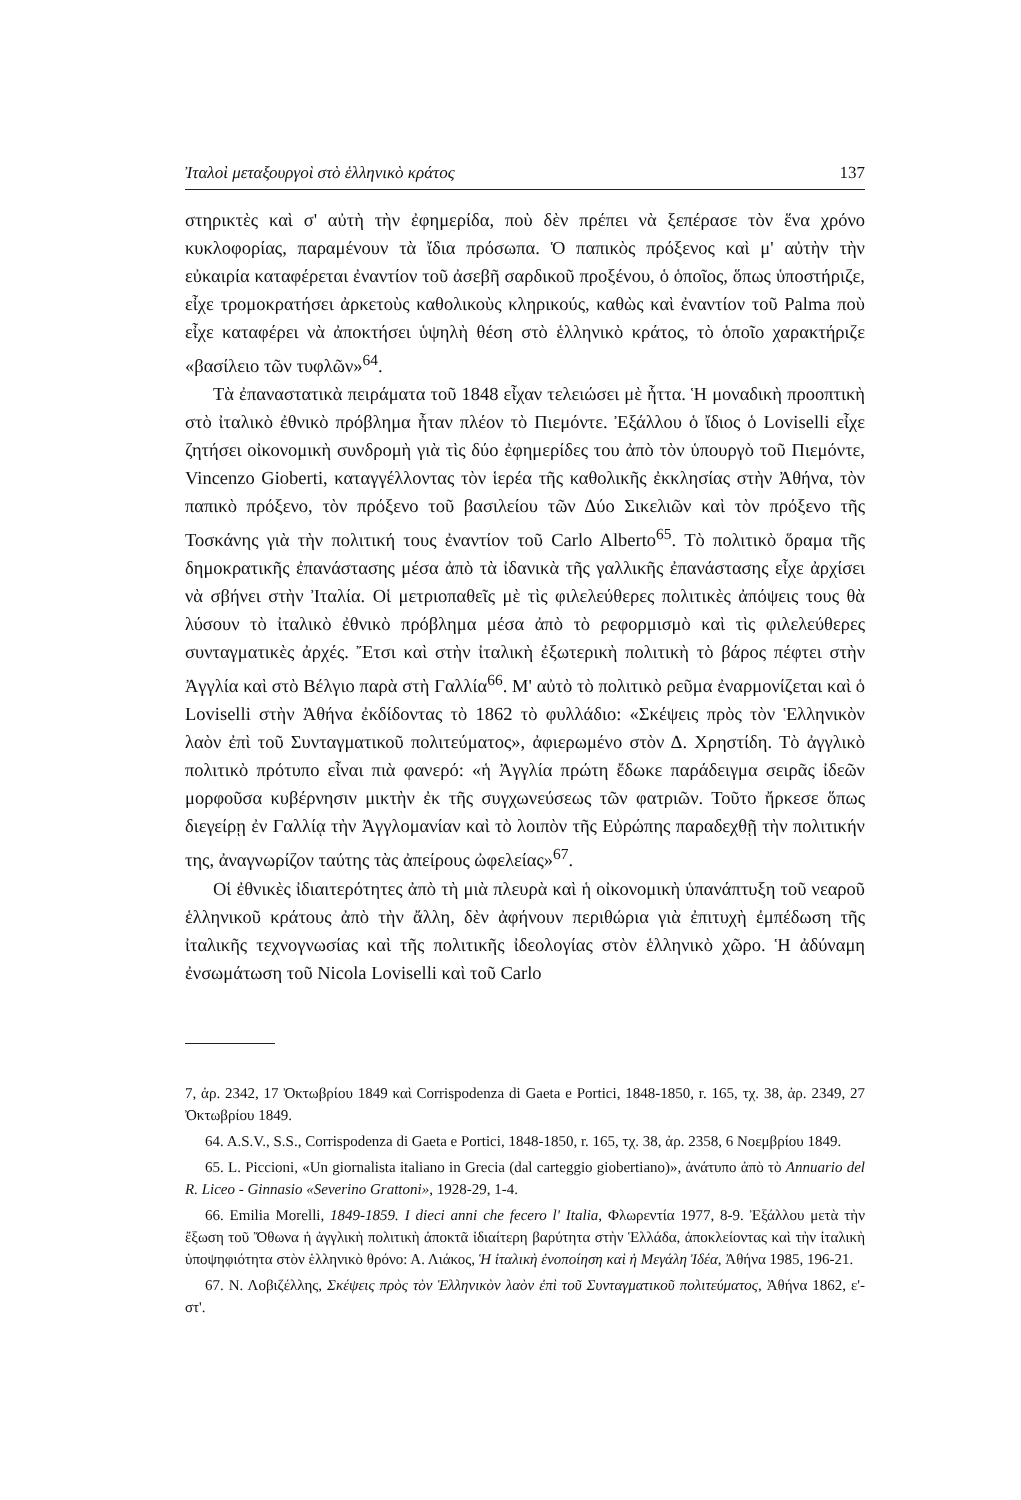Ἰταλοὶ μεταξουργοὶ στὸ ἑλληνικὸ κράτος 137
στηρικτὲς καὶ σ' αὐτὴ τὴν ἐφημερίδα, ποὺ δὲν πρέπει νὰ ξεπέρασε τὸν ἕνα χρόνο κυκλοφορίας, παραμένουν τὰ ἴδια πρόσωπα. Ὁ παπικὸς πρόξενος καὶ μ' αὐτὴν τὴν εὐκαιρία καταφέρεται ἐναντίον τοῦ ἀσεβῆ σαρδικοῦ προξένου, ὁ ὁποῖος, ὅπως ὑποστήριζε, εἶχε τρομοκρατήσει ἀρκετοὺς καθολικοὺς κληρικούς, καθὼς καὶ ἐναντίον τοῦ Palma ποὺ εἶχε καταφέρει νὰ ἀποκτήσει ὑψηλὴ θέση στὸ ἑλληνικὸ κράτος, τὸ ὁποῖο χαρακτήριζε «βασίλειο τῶν τυφλῶν»<sup>64</sup>.
Τὰ ἐπαναστατικὰ πειράματα τοῦ 1848 εἶχαν τελειώσει μὲ ἧττα. Ἡ μοναδικὴ προοπτικὴ στὸ ἰταλικὸ ἐθνικὸ πρόβλημα ἦταν πλέον τὸ Πιεμόντε. Ἐξάλλου ὁ ἴδιος ὁ Loviselli εἶχε ζητήσει οἰκονομικὴ συνδρομὴ γιὰ τὶς δύο ἐφημερίδες του ἀπὸ τὸν ὑπουργὸ τοῦ Πιεμόντε, Vincenzo Gioberti, καταγγέλλοντας τὸν ἱερέα τῆς καθολικῆς ἐκκλησίας στὴν Ἀθήνα, τὸν παπικὸ πρόξενο, τὸν πρόξενο τοῦ βασιλείου τῶν Δύο Σικελιῶν καὶ τὸν πρόξενο τῆς Τοσκάνης γιὰ τὴν πολιτική τους ἐναντίον τοῦ Carlo Alberto<sup>65</sup>. Τὸ πολιτικὸ ὅραμα τῆς δημοκρατικῆς ἐπανάστασης μέσα ἀπὸ τὰ ἰδανικὰ τῆς γαλλικῆς ἐπανάστασης εἶχε ἀρχίσει νὰ σβήνει στὴν Ἰταλία. Οἱ μετριοπαθεῖς μὲ τὶς φιλελεύθερες πολιτικὲς ἀπόψεις τους θὰ λύσουν τὸ ἰταλικὸ ἐθνικὸ πρόβλημα μέσα ἀπὸ τὸ ρεφορμισμὸ καὶ τὶς φιλελεύθερες συνταγματικὲς ἀρχές. Ἔτσι καὶ στὴν ἰταλικὴ ἐξωτερικὴ πολιτικὴ τὸ βάρος πέφτει στὴν Ἀγγλία καὶ στὸ Βέλγιο παρὰ στὴ Γαλλία<sup>66</sup>. Μ' αὐτὸ τὸ πολιτικὸ ρεῦμα ἐναρμονίζεται καὶ ὁ Loviselli στὴν Ἀθήνα ἐκδίδοντας τὸ 1862 τὸ φυλλάδιο: «Σκέψεις πρὸς τὸν Ἑλληνικὸν λαὸν ἐπὶ τοῦ Συνταγματικοῦ πολιτεύματος», ἀφιερωμένο στὸν Δ. Χρηστίδη. Τὸ ἀγγλικὸ πολιτικὸ πρότυπο εἶναι πιὰ φανερό: «ἡ Ἀγγλία πρώτη ἔδωκε παράδειγμα σειρᾶς ἰδεῶν μορφοῦσα κυβέρνησιν μικτὴν ἐκ τῆς συγχωνεύσεως τῶν φατριῶν. Τοῦτο ἤρκεσε ὅπως διεγείρῃ ἐν Γαλλίᾳ τὴν Ἀγγλομανίαν καὶ τὸ λοιπὸν τῆς Εὐρώπης παραδεχθῇ τὴν πολιτικήν της, ἀναγνωρίζον ταύτης τὰς ἀπείρους ὠφελείας»<sup>67</sup>.
Οἱ ἐθνικὲς ἰδιαιτερότητες ἀπὸ τὴ μιὰ πλευρὰ καὶ ἡ οἰκονομικὴ ὑπανάπτυξη τοῦ νεαροῦ ἑλληνικοῦ κράτους ἀπὸ τὴν ἄλλη, δὲν ἀφήνουν περιθώρια γιὰ ἐπιτυχὴ ἐμπέδωση τῆς ἰταλικῆς τεχνογνωσίας καὶ τῆς πολιτικῆς ἰδεολογίας στὸν ἑλληνικὸ χῶρο. Ἡ ἀδύναμη ἐνσωμάτωση τοῦ Nicola Loviselli καὶ τοῦ Carlo
7, ἀρ. 2342, 17 Ὀκτωβρίου 1849 καὶ Corrispodenza di Gaeta e Portici, 1848-1850, r. 165, τχ. 38, ἀρ. 2349, 27 Ὀκτωβρίου 1849.
64. A.S.V., S.S., Corrispodenza di Gaeta e Portici, 1848-1850, r. 165, τχ. 38, ἀρ. 2358, 6 Νοεμβρίου 1849.
65. L. Piccioni, «Un giornalista italiano in Grecia (dal carteggio giobertiano)», ἀνάτυπο ἀπὸ τὸ Annuario del R. Liceo - Ginnasio «Severino Grattoni», 1928-29, 1-4.
66. Emilia Morelli, 1849-1859. I dieci anni che fecero l' Italia, Φλωρεντία 1977, 8-9. Ἐξάλλου μετὰ τὴν ἔξωση τοῦ Ὄθωνα ἡ ἀγγλικὴ πολιτικὴ ἀποκτᾶ ἰδιαίτερη βαρύτητα στὴν Ἑλλάδα, ἀποκλείοντας καὶ τὴν ἰταλικὴ ὑποψηφιότητα στὸν ἑλληνικὸ θρόνο: Α. Λιάκος, Ἡ ἰταλικὴ ἑνοποίηση καὶ ἡ Μεγάλη Ἰδέα, Ἀθήνα 1985, 196-21.
67. Ν. Λοβιζέλλης, Σκέψεις πρὸς τὸν Ἑλληνικὸν λαὸν ἐπὶ τοῦ Συνταγματικοῦ πολιτεύματος, Ἀθήνα 1862, ε'-στ'.